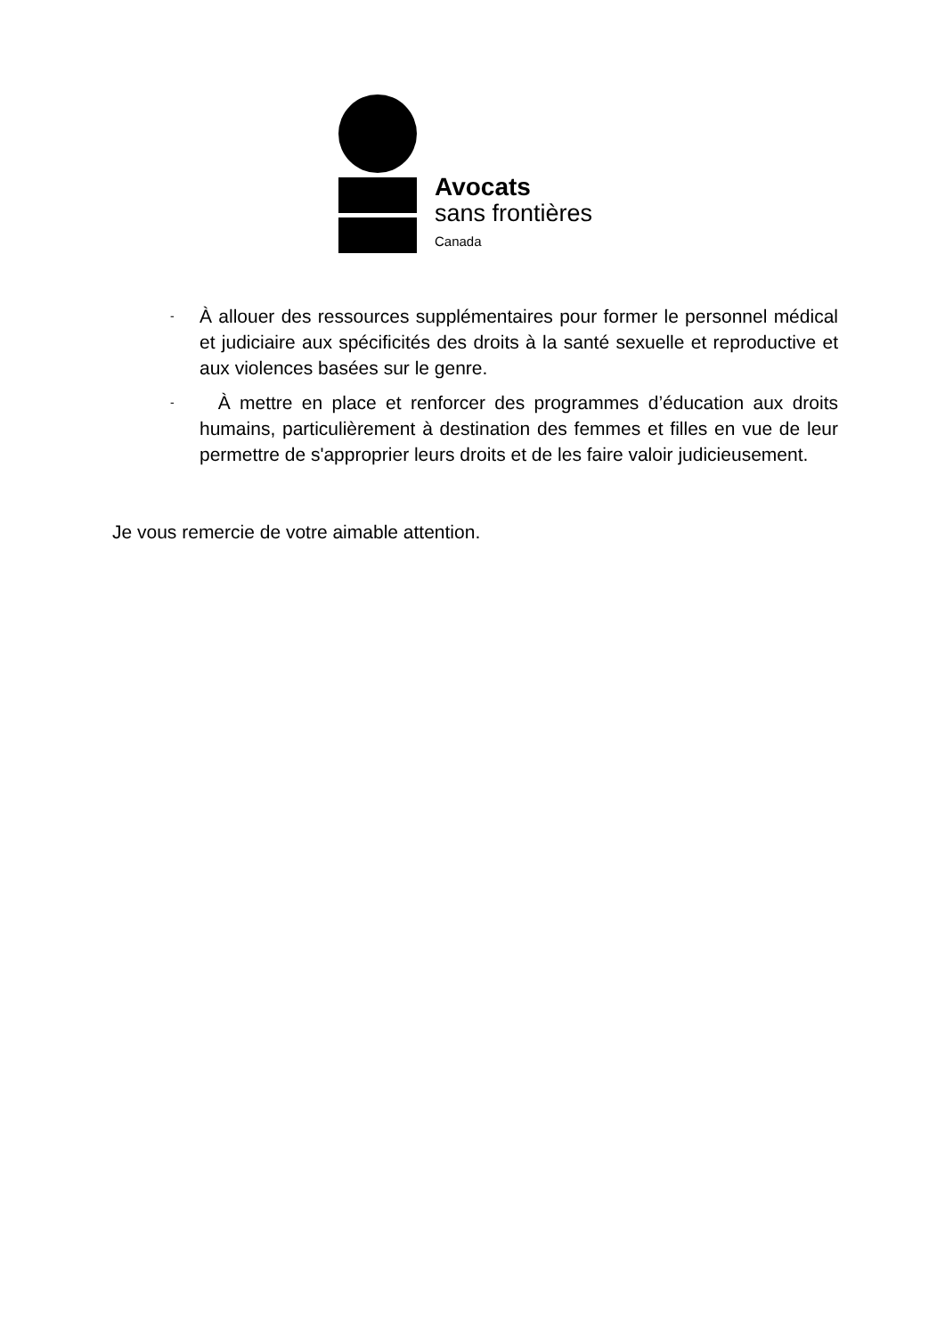Avocats
sans frontières
Canada
-
À allouer des ressources supplémentaires pour former le personnel médical et judiciaire aux spécificités des droits à la santé sexuelle et reproductive et aux violences basées sur le genre.
-
À mettre en place et renforcer des programmes d’éducation aux droits humains, particulièrement à destination des femmes et filles en vue de leur permettre de s'approprier leurs droits et de les faire valoir judicieusement.
Je vous remercie de votre aimable attention.